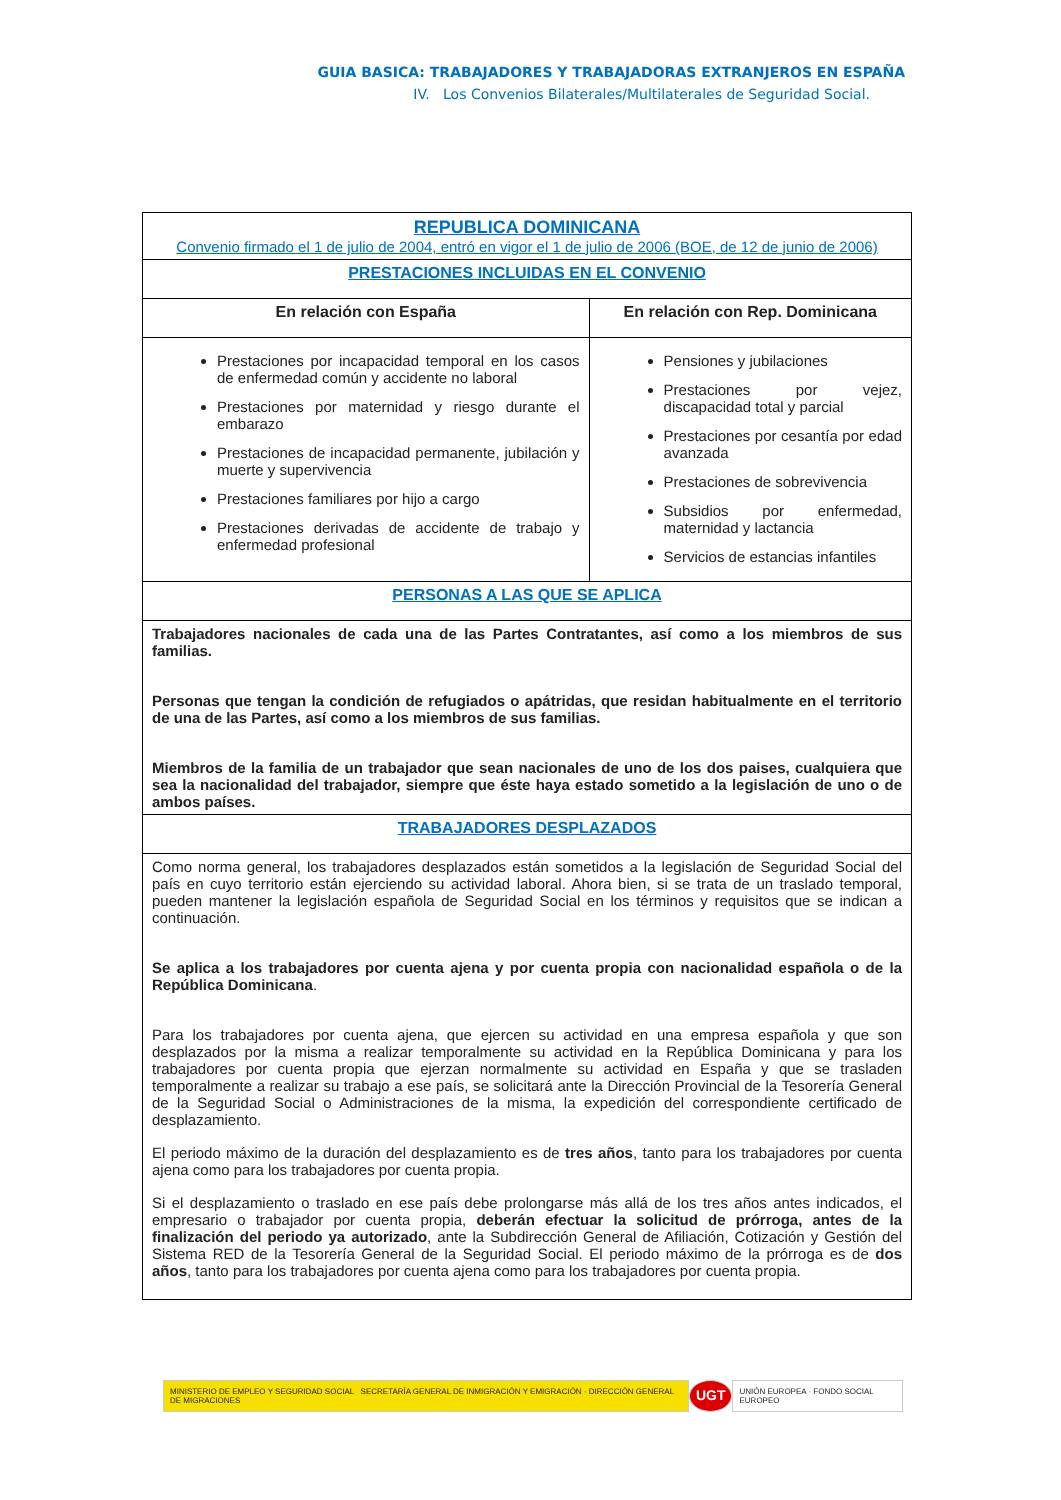GUIA BASICA: TRABAJADORES Y TRABAJADORAS EXTRANJEROS EN ESPAÑA
IV. Los Convenios Bilaterales/Multilaterales de Seguridad Social.
| REPUBLICA DOMINICANA Convenio firmado el 1 de julio de 2004, entró en vigor el 1 de julio de 2006 (BOE, de 12 de junio de 2006) | |
| PRESTACIONES INCLUIDAS EN EL CONVENIO | |
| En relación con España | En relación con Rep. Dominicana |
| Prestaciones por incapacidad temporal en los casos de enfermedad común y accidente no laboral Prestaciones por maternidad y riesgo durante el embarazo Prestaciones de incapacidad permanente, jubilación y muerte y supervivencia Prestaciones familiares por hijo a cargo Prestaciones derivadas de accidente de trabajo y enfermedad profesional | Pensiones y jubilaciones Prestaciones por vejez, discapacidad total y parcial Prestaciones por cesantía por edad avanzada Prestaciones de sobrevivencia Subsidios por enfermedad, maternidad y lactancia Servicios de estancias infantiles |
| PERSONAS A LAS QUE SE APLICA | |
| Trabajadores nacionales de cada una de las Partes Contratantes, así como a los miembros de sus familias. Personas que tengan la condición de refugiados o apátridas, que residan habitualmente en el territorio de una de las Partes, así como a los miembros de sus familias. Miembros de la familia de un trabajador que sean nacionales de uno de los dos paises, cualquiera que sea la nacionalidad del trabajador, siempre que éste haya estado sometido a la legislación de uno o de ambos países. | |
| TRABAJADORES DESPLAZADOS | |
| Como norma general, los trabajadores desplazados están sometidos a la legislación de Seguridad Social del país en cuyo territorio están ejerciendo su actividad laboral. Ahora bien, si se trata de un traslado temporal, pueden mantener la legislación española de Seguridad Social en los términos y requisitos que se indican a continuación. Se aplica a los trabajadores por cuenta ajena y por cuenta propia con nacionalidad española o de la República Dominicana . Para los trabajadores por cuenta ajena, que ejercen su actividad en una empresa española y que son desplazados por la misma a realizar temporalmente su actividad en la República Dominicana y para los trabajadores por cuenta propia que ejerzan normalmente su actividad en España y que se trasladen temporalmente a realizar su trabajo a ese país, se solicitará ante la Dirección Provincial de la Tesorería General de la Seguridad Social o Administraciones de la misma, la expedición del correspondiente certificado de desplazamiento. El periodo máximo de la duración del desplazamiento es de tres años , tanto para los trabajadores por cuenta ajena como para los trabajadores por cuenta propia. Si el desplazamiento o traslado en ese país debe prolongarse más allá de los tres años antes indicados, el empresario o trabajador por cuenta propia, deberán efectuar la solicitud de prórroga, antes de la finalización del periodo ya autorizado , ante la Subdirección General de Afiliación, Cotización y Gestión del Sistema RED de la Tesorería General de la Seguridad Social. El periodo máximo de la prórroga es de dos años , tanto para los trabajadores por cuenta ajena como para los trabajadores por cuenta propia. | |
MINISTERIO DE EMPLEO Y SEGURIDAD SOCIAL SECRETARÍA GENERAL DE INMIGRACIÓN Y EMIGRACIÓN · DIRECCIÓN GENERAL DE MIGRACIONES
UGT
UNIÓN EUROPEA · FONDO SOCIAL EUROPEO